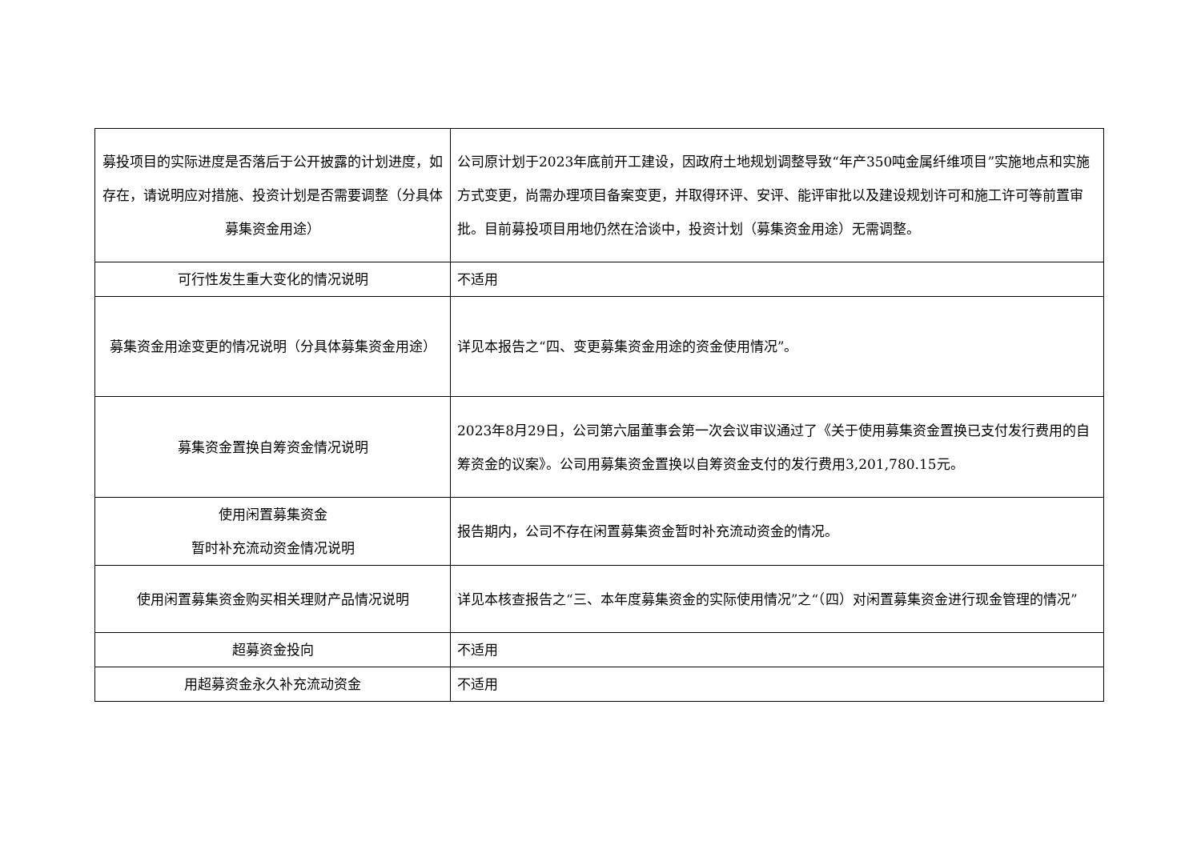| 募投项目的实际进度是否落后于公开披露的计划进度，如存在，请说明应对措施、投资计划是否需要调整（分具体募集资金用途） | 公司原计划于2023年底前开工建设，因政府土地规划调整导致“年产350吨金属纤维项目”实施地点和实施方式变更，尚需办理项目备案变更，并取得环评、安评、能评审批以及建设规划许可和施工许可等前置审批。目前募投项目用地仍然在洽谈中，投资计划（募集资金用途）无需调整。 |
| 可行性发生重大变化的情况说明 | 不适用 |
| 募集资金用途变更的情况说明（分具体募集资金用途） | 详见本报告之“四、变更募集资金用途的资金使用情况”。 |
| 募集资金置换自筹资金情况说明 | 2023年8月29日，公司第六届董事会第一次会议审议通过了《关于使用募集资金置换已支付发行费用的自筹资金的议案》。公司用募集资金置换以自筹资金支付的发行费用3,201,780.15元。 |
| 使用闲置募集资金 暂时补充流动资金情况说明 | 报告期内，公司不存在闲置募集资金暂时补充流动资金的情况。 |
| 使用闲置募集资金购买相关理财产品情况说明 | 详见本核查报告之“三、本年度募集资金的实际使用情况”之“（四）对闲置募集资金进行现金管理的情况” |
| 超募资金投向 | 不适用 |
| 用超募资金永久补充流动资金 | 不适用 |